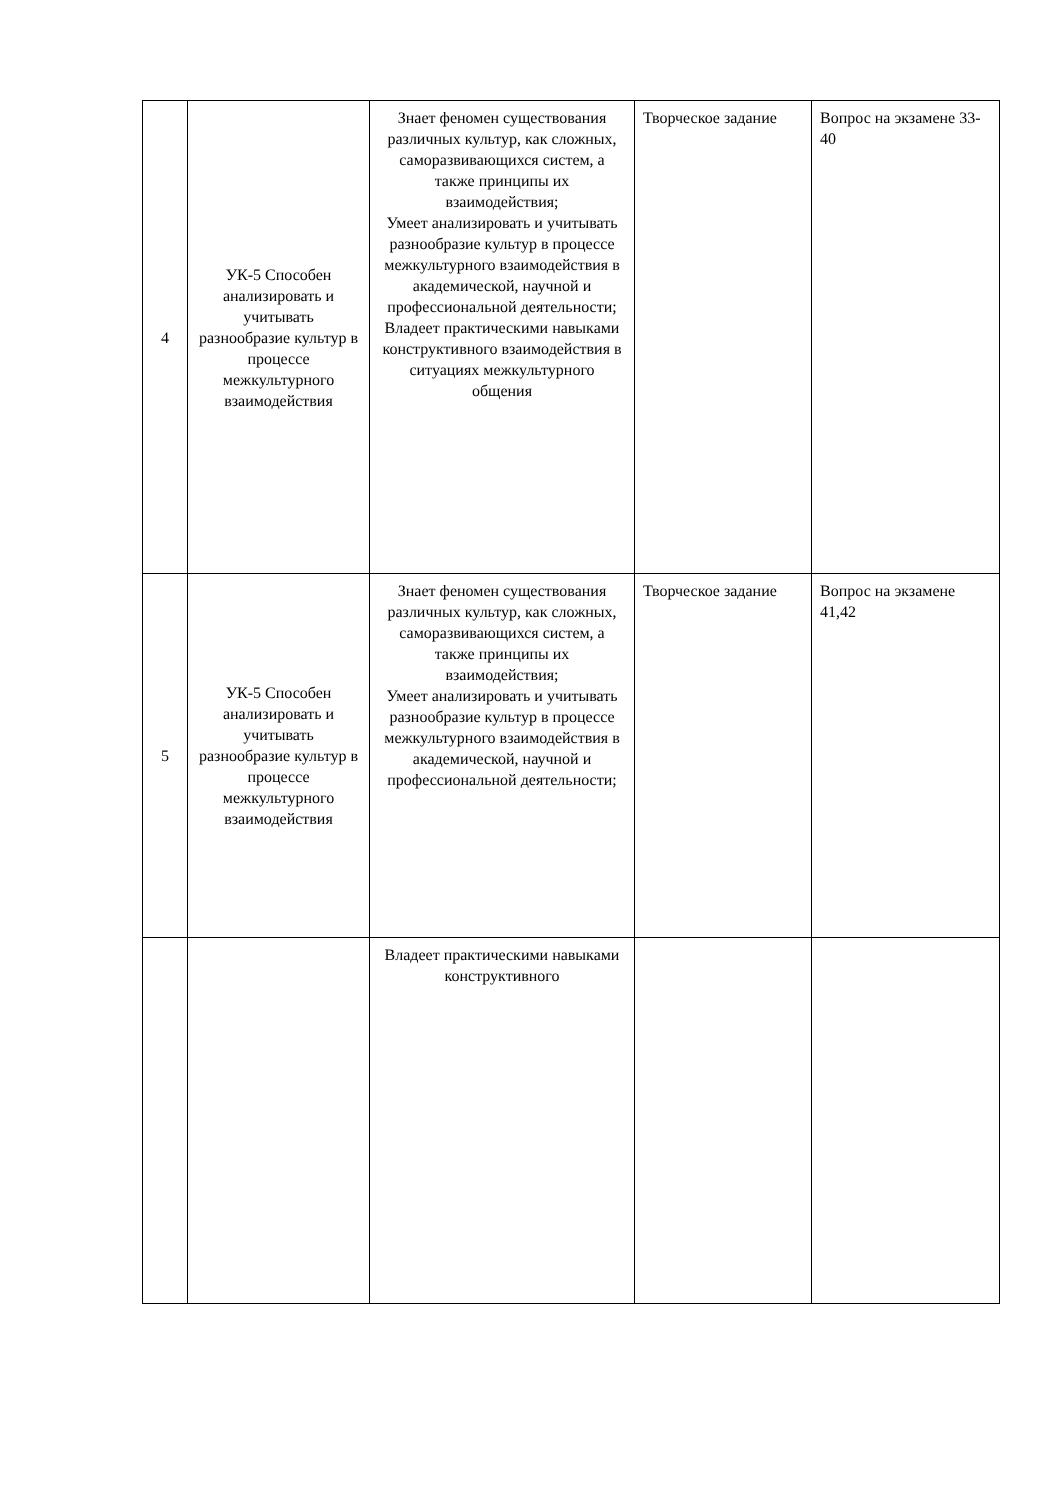| 4 | УК-5 Способен анализировать и учитывать разнообразие культур в процессе межкультурного взаимодействия | Знает феномен существования различных культур, как сложных, саморазвивающихся систем, а также принципы их взаимодействия; Умеет анализировать и учитывать разнообразие культур в процессе межкультурного взаимодействия в академической, научной и профессиональной деятельности; Владеет практическими навыками конструктивного взаимодействия в ситуациях межкультурного общения | Творческое задание | Вопрос на экзамене 33-40 |
| 5 | УК-5 Способен анализировать и учитывать разнообразие культур в процессе межкультурного взаимодействия | Знает феномен существования различных культур, как сложных, саморазвивающихся систем, а также принципы их взаимодействия; Умеет анализировать и учитывать разнообразие культур в процессе межкультурного взаимодействия в академической, научной и профессиональной деятельности; | Творческое задание | Вопрос на экзамене 41,42 |
| | | Владеет практическими навыками конструктивного | | |